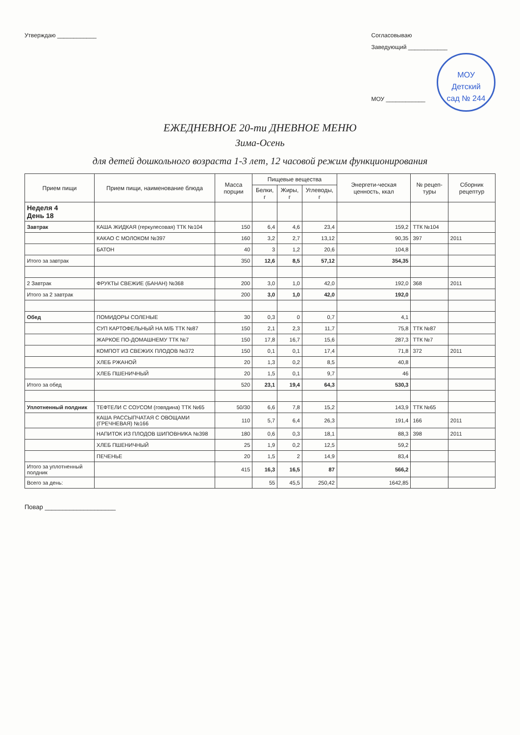Утверждаю ____________ Согласовываю
Заведующий ____________
МОУ ____________ МОУ
Детский
сад № 244
ЕЖЕДНЕВНОЕ 20-ти ДНЕВНОЕ МЕНЮ
Зима-Осень
для детей дошкольного возраста 1-3 лет, 12 часовой режим функционирования
| Прием пищи | Прием пищи, наименование блюда | Масса порции | Пищевые вещества | | | Энергети-ческая ценность, ккал | № рецеп-туры | Сборник рецептур |
| --- | --- | --- | --- | --- | --- | --- | --- | --- |
| | | | Белки, г | Жиры, г | Углеводы, г | | | |
| Неделя 4 День 18 | | | | | | | | |
| Завтрак | КАША ЖИДКАЯ (геркулесовая) ТТК №104 | 150 | 6,4 | 4,6 | 23,4 | 159,2 | ТТК №104 | |
| | КАКАО С МОЛОКОМ №397 | 160 | 3,2 | 2,7 | 13,12 | 90,35 | 397 | 2011 |
| | БАТОН | 40 | 3 | 1,2 | 20,6 | 104,8 | | |
| Итого за завтрак | | 350 | 12,6 | 8,5 | 57,12 | 354,35 | | |
| 2 Завтрак | ФРУКТЫ СВЕЖИЕ (БАНАН) №368 | 200 | 3,0 | 1,0 | 42,0 | 192,0 | 368 | 2011 |
| Итого за 2 завтрак | | 200 | 3,0 | 1,0 | 42,0 | 192,0 | | |
| Обед | ПОМИДОРЫ СОЛЕНЫЕ | 30 | 0,3 | 0 | 0,7 | 4,1 | | |
| | СУП КАРТОФЕЛЬНЫЙ НА М/Б ТТК №87 | 150 | 2,1 | 2,3 | 11,7 | 75,8 | ТТК №87 | |
| | ЖАРКОЕ ПО-ДОМАШНЕМУ ТТК №7 | 150 | 17,8 | 16,7 | 15,6 | 287,3 | ТТК №7 | |
| | КОМПОТ ИЗ СВЕЖИХ ПЛОДОВ №372 | 150 | 0,1 | 0,1 | 17,4 | 71,8 | 372 | 2011 |
| | ХЛЕБ РЖАНОЙ | 20 | 1,3 | 0,2 | 8,5 | 40,8 | | |
| | ХЛЕБ ПШЕНИЧНЫЙ | 20 | 1,5 | 0,1 | 9,7 | 46 | | |
| Итого за обед | | 520 | 23,1 | 19,4 | 64,3 | 530,3 | | |
| Уплотненный полдник | ТЕФТЕЛИ С СОУСОМ (говядина) ТТК №65 | 50/30 | 6,6 | 7,8 | 15,2 | 143,9 | ТТК №65 | |
| | КАША РАССЫПЧАТАЯ С ОВОЩАМИ (ГРЕЧНЕВАЯ) №166 | 110 | 5,7 | 6,4 | 26,3 | 191,4 | 166 | 2011 |
| | НАПИТОК ИЗ ПЛОДОВ ШИПОВНИКА №398 | 180 | 0,6 | 0,3 | 18,1 | 88,3 | 398 | 2011 |
| | ХЛЕБ ПШЕНИЧНЫЙ | 25 | 1,9 | 0,2 | 12,5 | 59,2 | | |
| | ПЕЧЕНЬЕ | 20 | 1,5 | 2 | 14,9 | 83,4 | | |
| Итого за уплотненный полдник | | 415 | 16,3 | 16,5 | 87 | 566,2 | | |
| Всего за день: | | | 55 | 45,5 | 250,42 | 1642,85 | | |
Повар ____________________